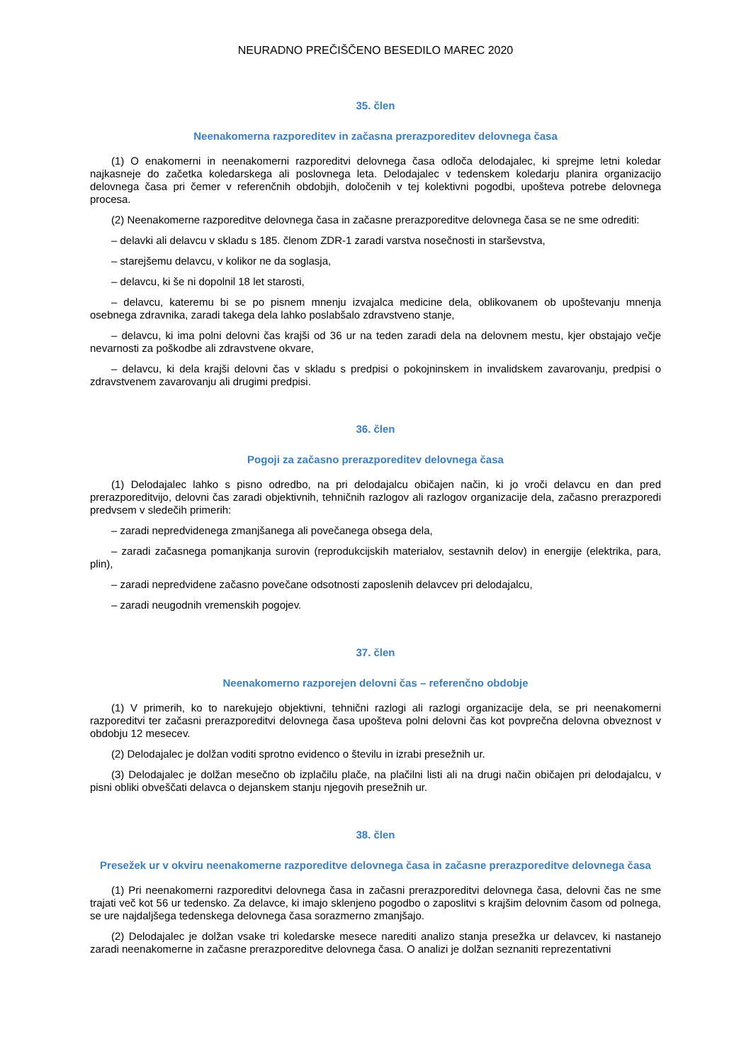NEURADNO PREČIŠČENO BESEDILO MAREC 2020
35. člen
Neenakomerna razporeditev in začasna prerazporeditev delovnega časa
(1) O enakomerni in neenakomerni razporeditvi delovnega časa odloča delodajalec, ki sprejme letni koledar najkasneje do začetka koledarskega ali poslovnega leta. Delodajalec v tedenskem koledarju planira organizacijo delovnega časa pri čemer v referenčnih obdobjih, določenih v tej kolektivni pogodbi, upošteva potrebe delovnega procesa.
(2) Neenakomerne razporeditve delovnega časa in začasne prerazporeditve delovnega časa se ne sme odrediti:
– delavki ali delavcu v skladu s 185. členom ZDR-1 zaradi varstva nosečnosti in starševstva,
– starejšemu delavcu, v kolikor ne da soglasja,
– delavcu, ki še ni dopolnil 18 let starosti,
– delavcu, kateremu bi se po pisnem mnenju izvajalca medicine dela, oblikovanem ob upoštevanju mnenja osebnega zdravnika, zaradi takega dela lahko poslabšalo zdravstveno stanje,
– delavcu, ki ima polni delovni čas krajši od 36 ur na teden zaradi dela na delovnem mestu, kjer obstajajo večje nevarnosti za poškodbe ali zdravstvene okvare,
– delavcu, ki dela krajši delovni čas v skladu s predpisi o pokojninskem in invalidskem zavarovanju, predpisi o zdravstvenem zavarovanju ali drugimi predpisi.
36. člen
Pogoji za začasno prerazporeditev delovnega časa
(1) Delodajalec lahko s pisno odredbo, na pri delodajalcu običajen način, ki jo vroči delavcu en dan pred prerazporeditvijo, delovni čas zaradi objektivnih, tehničnih razlogov ali razlogov organizacije dela, začasno prerazporedi predvsem v sledečih primerih:
– zaradi nepredvidenega zmanjšanega ali povečanega obsega dela,
– zaradi začasnega pomanjkanja surovin (reprodukcijskih materialov, sestavnih delov) in energije (elektrika, para, plin),
– zaradi nepredvidene začasno povečane odsotnosti zaposlenih delavcev pri delodajalcu,
– zaradi neugodnih vremenskih pogojev.
37. člen
Neenakomerno razporejen delovni čas – referenčno obdobje
(1) V primerih, ko to narekujejo objektivni, tehnični razlogi ali razlogi organizacije dela, se pri neenakomerni razporeditvi ter začasni prerazporeditvi delovnega časa upošteva polni delovni čas kot povprečna delovna obveznost v obdobju 12 mesecev.
(2) Delodajalec je dolžan voditi sprotno evidenco o številu in izrabi presežnih ur.
(3) Delodajalec je dolžan mesečno ob izplačilu plače, na plačilni listi ali na drugi način običajen pri delodajalcu, v pisni obliki obveščati delavca o dejanskem stanju njegovih presežnih ur.
38. člen
Presežek ur v okviru neenakomerne razporeditve delovnega časa in začasne prerazporeditve delovnega časa
(1) Pri neenakomerni razporeditvi delovnega časa in začasni prerazporeditvi delovnega časa, delovni čas ne sme trajati več kot 56 ur tedensko. Za delavce, ki imajo sklenjeno pogodbo o zaposlitvi s krajšim delovnim časom od polnega, se ure najdaljšega tedenskega delovnega časa sorazmerno zmanjšajo.
(2) Delodajalec je dolžan vsake tri koledarske mesece narediti analizo stanja presežka ur delavcev, ki nastanejo zaradi neenakomerne in začasne prerazporeditve delovnega časa. O analizi je dolžan seznaniti reprezentativni